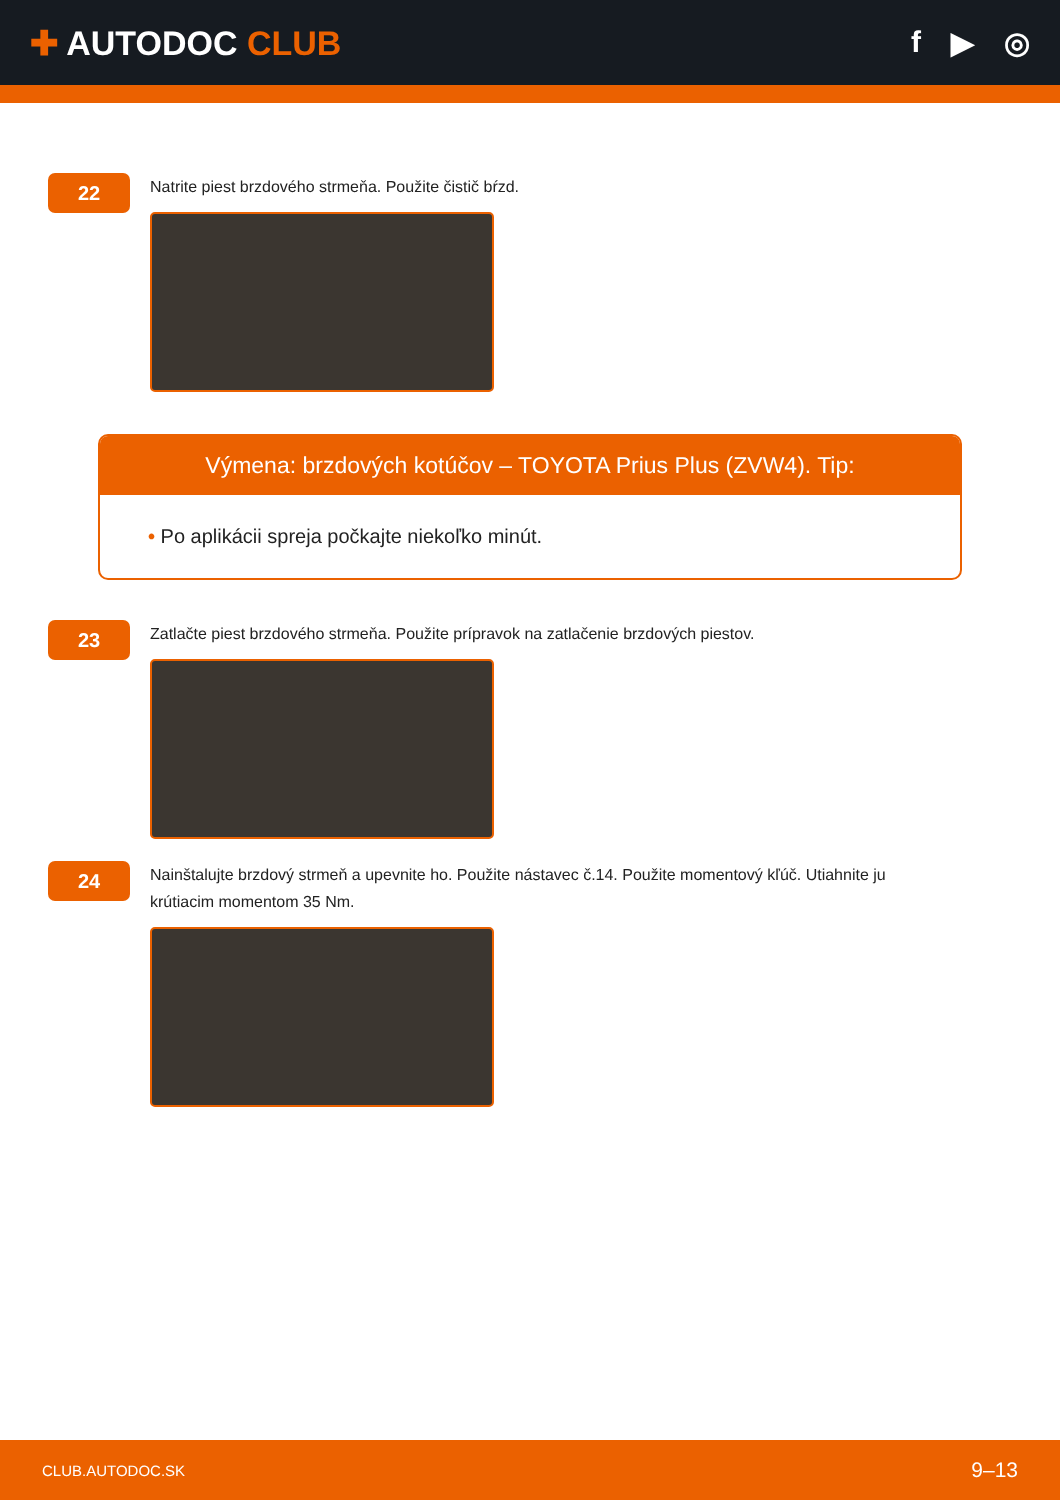✚ AUTODOC CLUB f ▶ ◎
22
Natrite piest brzdového strmeňa. Použite čistič bŕzd.
Výmena: brzdových kotúčov – TOYOTA Prius Plus (ZVW4). Tip:
• Po aplikácii spreja počkajte niekoľko minút.
23
Zatlačte piest brzdového strmeňa. Použite prípravok na zatlačenie brzdových piestov.
24
Nainštalujte brzdový strmeň a upevnite ho. Použite nástavec č.14. Použite momentový kľúč. Utiahnite ju krútiacim momentom 35 Nm.
CLUB.AUTODOC.SK 9–13